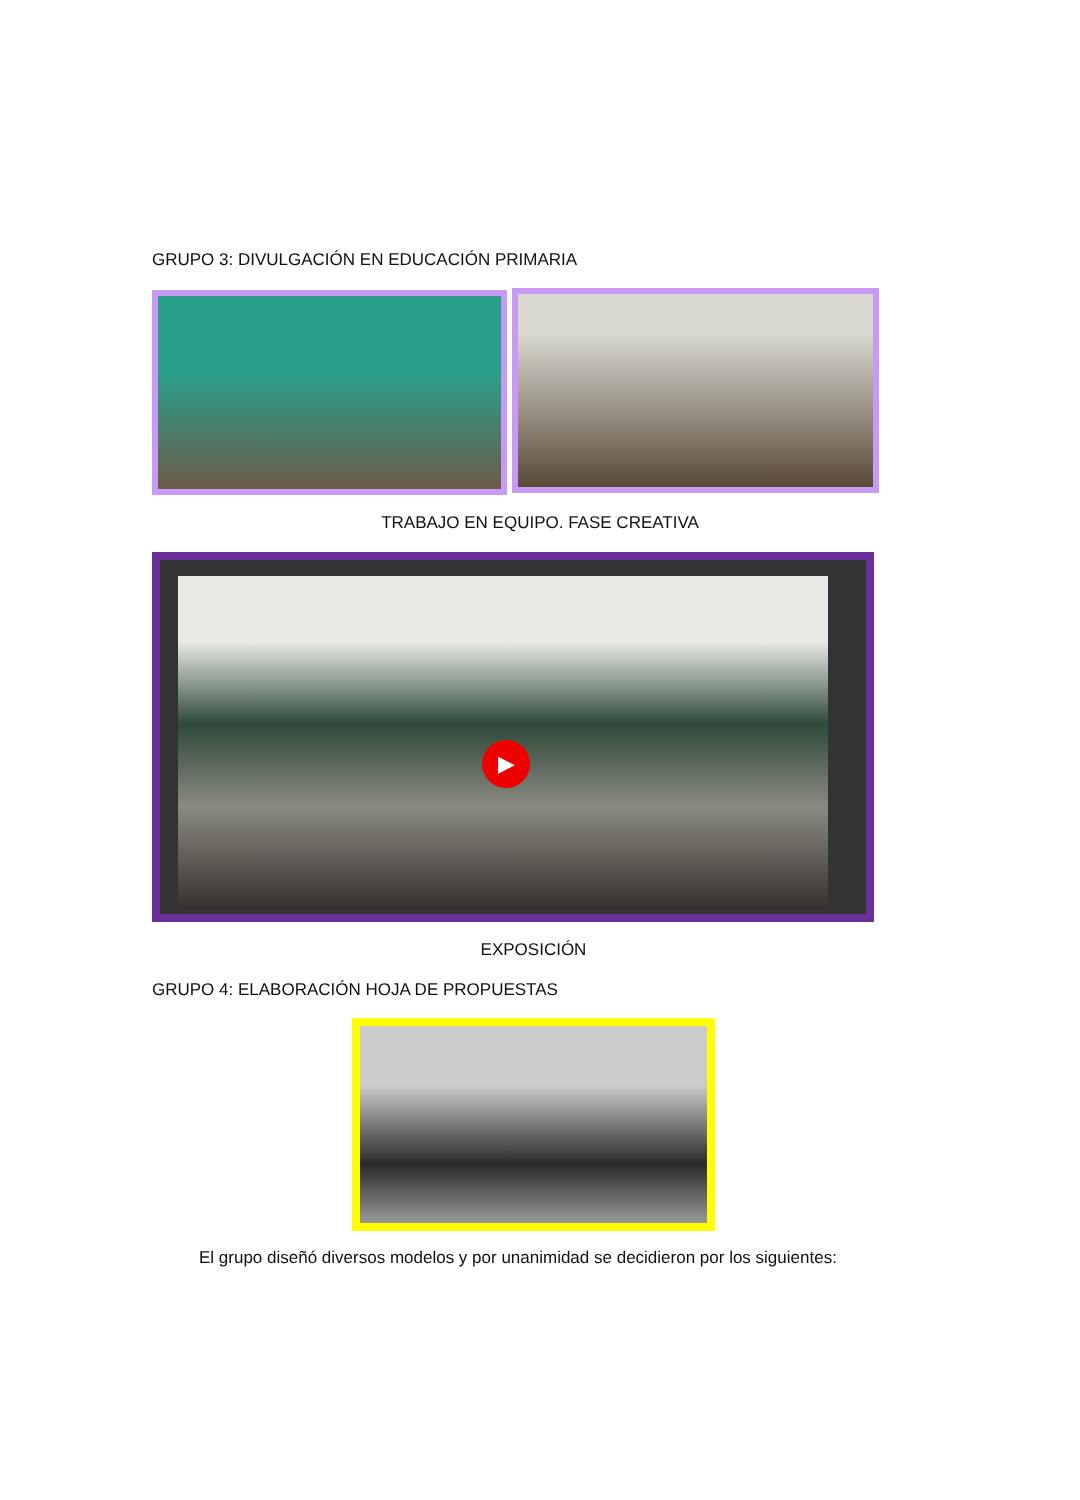GRUPO 3: DIVULGACIÓN EN EDUCACIÓN PRIMARIA
TRABAJO EN EQUIPO. FASE CREATIVA
▶
EXPOSICIÓN
GRUPO 4: ELABORACIÓN HOJA DE PROPUESTAS
El grupo diseñó diversos modelos y por unanimidad se decidieron por los siguientes: